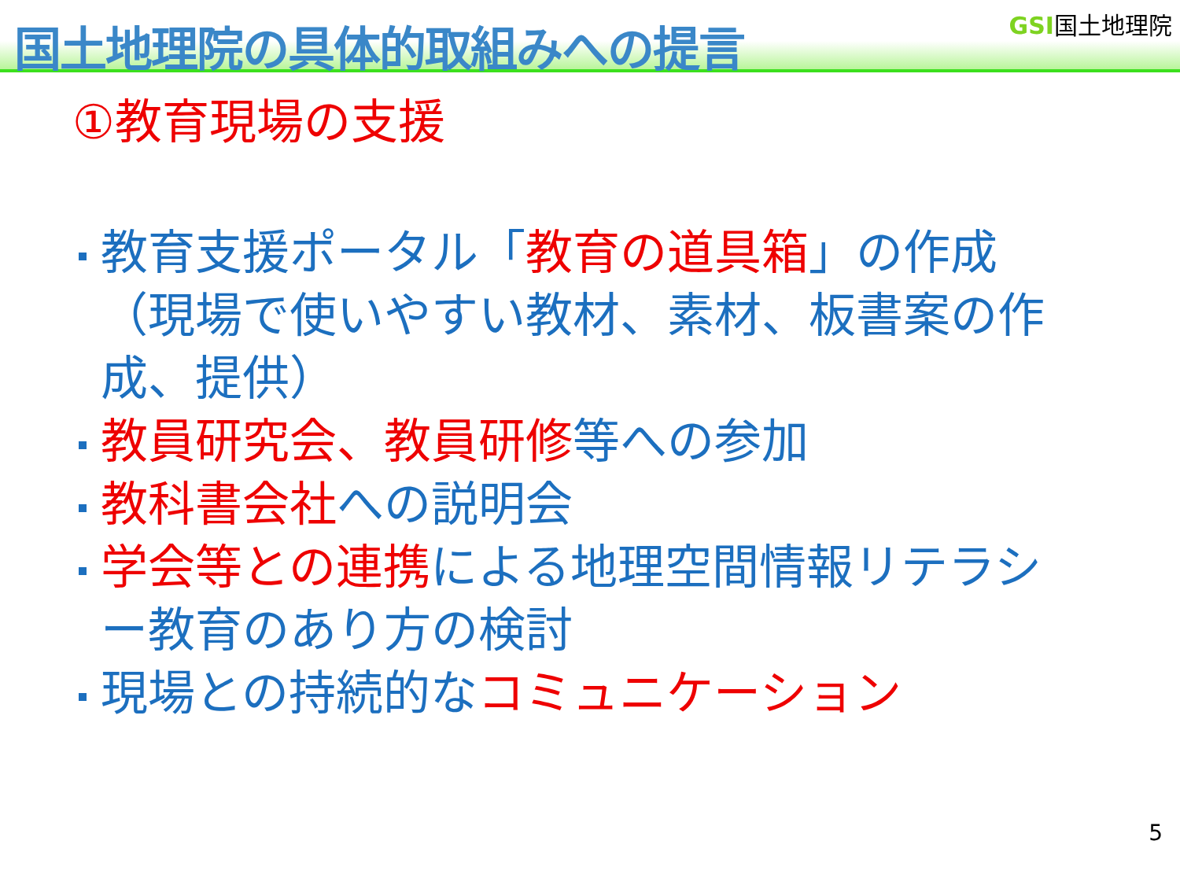国土地理院の具体的取組みへの提言
GSI国土地理院
①教育現場の支援
教育支援ポータル「教育の道具箱」の作成（現場で使いやすい教材、素材、板書案の作成、提供）
教員研究会、教員研修等への参加
教科書会社への説明会
学会等との連携による地理空間情報リテラシー教育のあり方の検討
現場との持続的なコミュニケーション
5